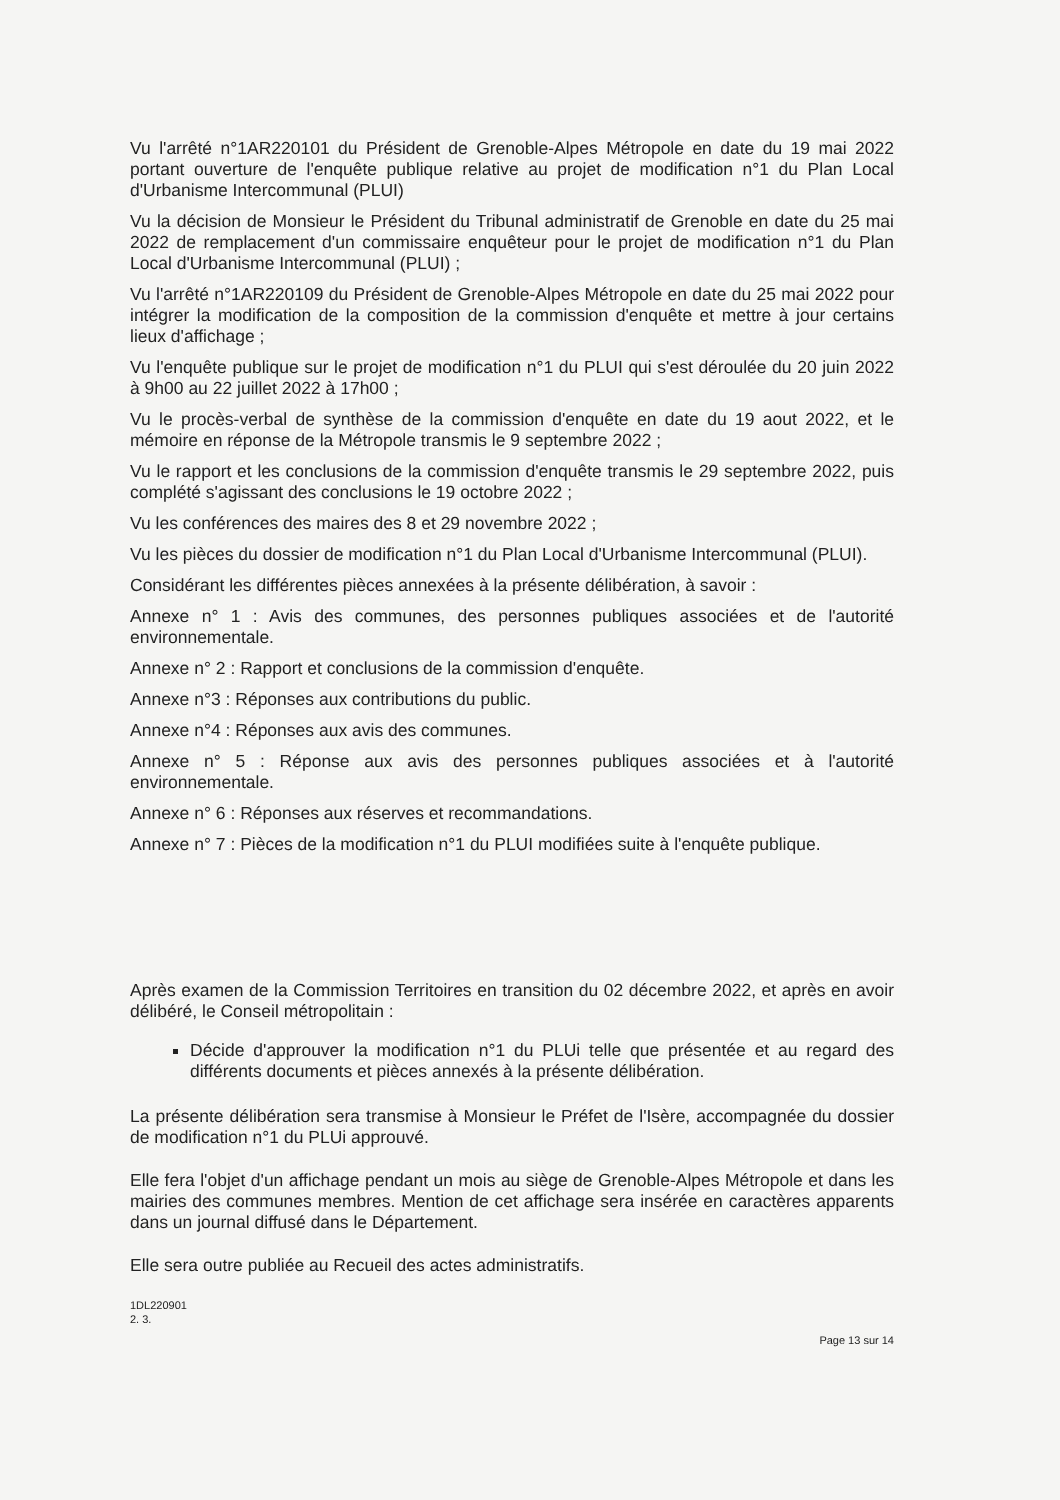Vu l'arrêté n°1AR220101 du Président de Grenoble-Alpes Métropole en date du 19 mai 2022 portant ouverture de l'enquête publique relative au projet de modification n°1 du Plan Local d'Urbanisme Intercommunal (PLUI)
Vu la décision de Monsieur le Président du Tribunal administratif de Grenoble en date du 25 mai 2022 de remplacement d'un commissaire enquêteur pour le projet de modification n°1 du Plan Local d'Urbanisme Intercommunal (PLUI) ;
Vu l'arrêté n°1AR220109 du Président de Grenoble-Alpes Métropole en date du 25 mai 2022 pour intégrer la modification de la composition de la commission d'enquête et mettre à jour certains lieux d'affichage ;
Vu l'enquête publique sur le projet de modification n°1 du PLUI qui s'est déroulée du 20 juin 2022 à 9h00 au 22 juillet 2022 à 17h00 ;
Vu le procès-verbal de synthèse de la commission d'enquête en date du 19 aout 2022, et le mémoire en réponse de la Métropole transmis le 9 septembre 2022 ;
Vu le rapport et les conclusions de la commission d'enquête transmis le 29 septembre 2022, puis complété s'agissant des conclusions le 19 octobre 2022 ;
Vu les conférences des maires des 8 et 29 novembre 2022 ;
Vu les pièces du dossier de modification n°1 du Plan Local d'Urbanisme Intercommunal (PLUI).
Considérant les différentes pièces annexées à la présente délibération, à savoir :
Annexe n° 1 : Avis des communes, des personnes publiques associées et de l'autorité environnementale.
Annexe n° 2 : Rapport et conclusions de la commission d'enquête.
Annexe n°3 : Réponses aux contributions du public.
Annexe n°4 : Réponses aux avis des communes.
Annexe n° 5 : Réponse aux avis des personnes publiques associées et à l'autorité environnementale.
Annexe n° 6 : Réponses aux réserves et recommandations.
Annexe n° 7 : Pièces de la modification n°1 du PLUI modifiées suite à l'enquête publique.
Après examen de la Commission Territoires en transition du 02 décembre 2022, et après en avoir délibéré, le Conseil métropolitain :
Décide d'approuver la modification n°1 du PLUi telle que présentée et au regard des différents documents et pièces annexés à la présente délibération.
La présente délibération sera transmise à Monsieur le Préfet de l'Isère, accompagnée du dossier de modification n°1 du PLUi approuvé.
Elle fera l'objet d'un affichage pendant un mois au siège de Grenoble-Alpes Métropole et dans les mairies des communes membres. Mention de cet affichage sera insérée en caractères apparents dans un journal diffusé dans le Département.
Elle sera outre publiée au Recueil des actes administratifs.
1DL220901
2. 3.
Page 13 sur 14